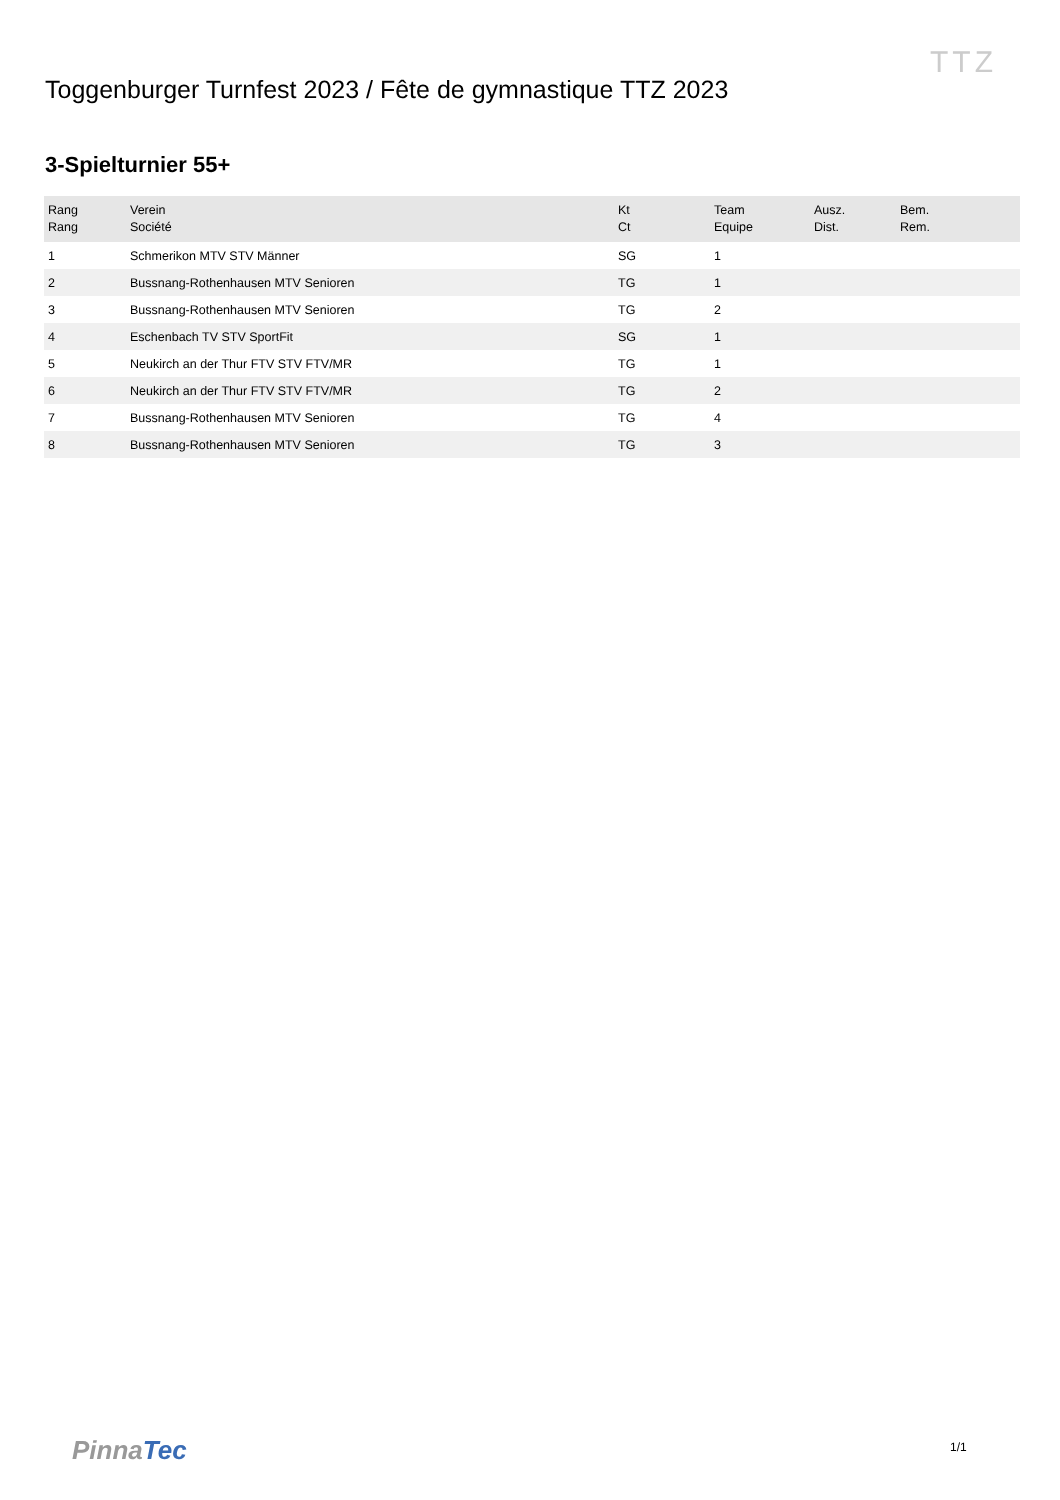TTZ
Toggenburger Turnfest 2023 / Fête de gymnastique TTZ 2023
3-Spielturnier 55+
| Rang Rang | Verein Société | Kt Ct | Team Equipe | Ausz. Dist. | Bem. Rem. |
| --- | --- | --- | --- | --- | --- |
| 1 | Schmerikon MTV STV Männer | SG | 1 | | |
| 2 | Bussnang-Rothenhausen MTV Senioren | TG | 1 | | |
| 3 | Bussnang-Rothenhausen MTV Senioren | TG | 2 | | |
| 4 | Eschenbach TV STV SportFit | SG | 1 | | |
| 5 | Neukirch an der Thur FTV STV FTV/MR | TG | 1 | | |
| 6 | Neukirch an der Thur FTV STV FTV/MR | TG | 2 | | |
| 7 | Bussnang-Rothenhausen MTV Senioren | TG | 4 | | |
| 8 | Bussnang-Rothenhausen MTV Senioren | TG | 3 | | |
PinnaTec 1/1